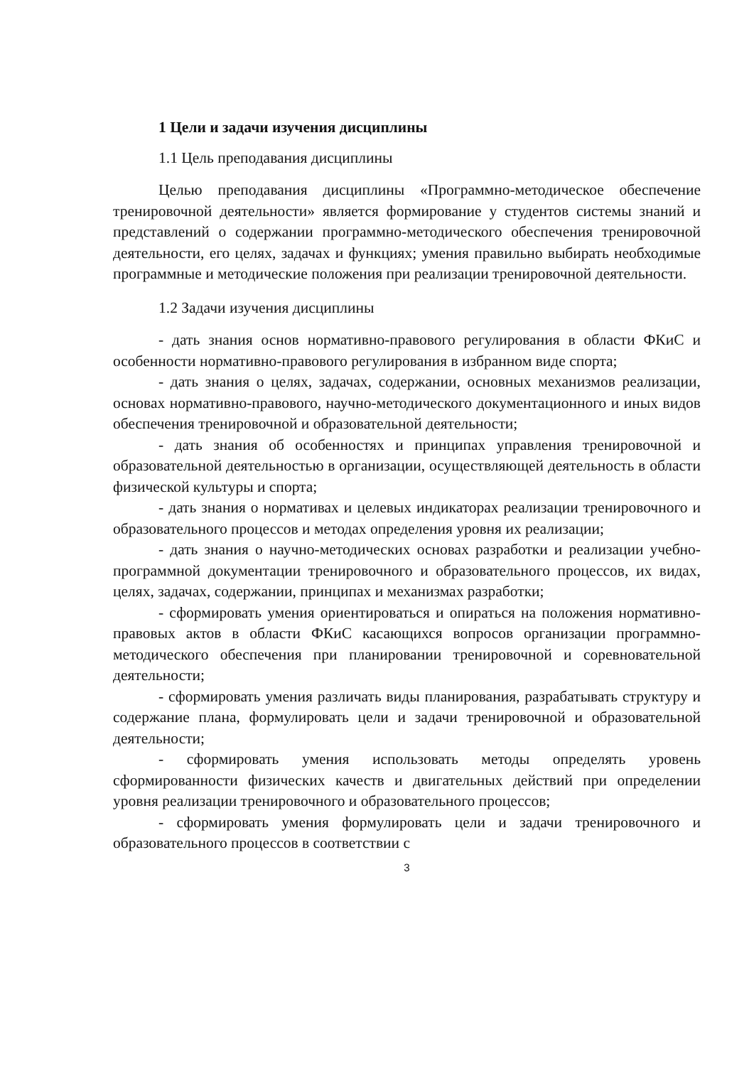1 Цели и задачи изучения дисциплины
1.1 Цель преподавания дисциплины
Целью преподавания дисциплины «Программно-методическое обеспечение тренировочной деятельности» является формирование у студентов системы знаний и представлений о содержании программно-методического обеспечения тренировочной деятельности, его целях, задачах и функциях; умения правильно выбирать необходимые программные и методические положения при реализации тренировочной деятельности.
1.2 Задачи изучения дисциплины
- дать знания основ нормативно-правового регулирования в области ФКиС и особенности нормативно-правового регулирования в избранном виде спорта;
- дать знания о целях, задачах, содержании, основных механизмов реализации, основах нормативно-правового, научно-методического документационного и иных видов обеспечения тренировочной и образовательной деятельности;
- дать знания об особенностях и принципах управления тренировочной и образовательной деятельностью в организации, осуществляющей деятельность в области физической культуры и спорта;
- дать знания о нормативах и целевых индикаторах реализации тренировочного и образовательного процессов и методах определения уровня их реализации;
- дать знания о научно-методических основах разработки и реализации учебно-программной документации тренировочного и образовательного процессов, их видах, целях, задачах, содержании, принципах и механизмах разработки;
- сформировать умения ориентироваться и опираться на положения нормативно-правовых актов в области ФКиС касающихся вопросов организации программно-методического обеспечения при планировании тренировочной и соревновательной деятельности;
- сформировать умения различать виды планирования, разрабатывать структуру и содержание плана, формулировать цели и задачи тренировочной и образовательной деятельности;
- сформировать умения использовать методы определять уровень сформированности физических качеств и двигательных действий при определении уровня реализации тренировочного и образовательного процессов;
- сформировать умения формулировать цели и задачи тренировочного и образовательного процессов в соответствии с
3